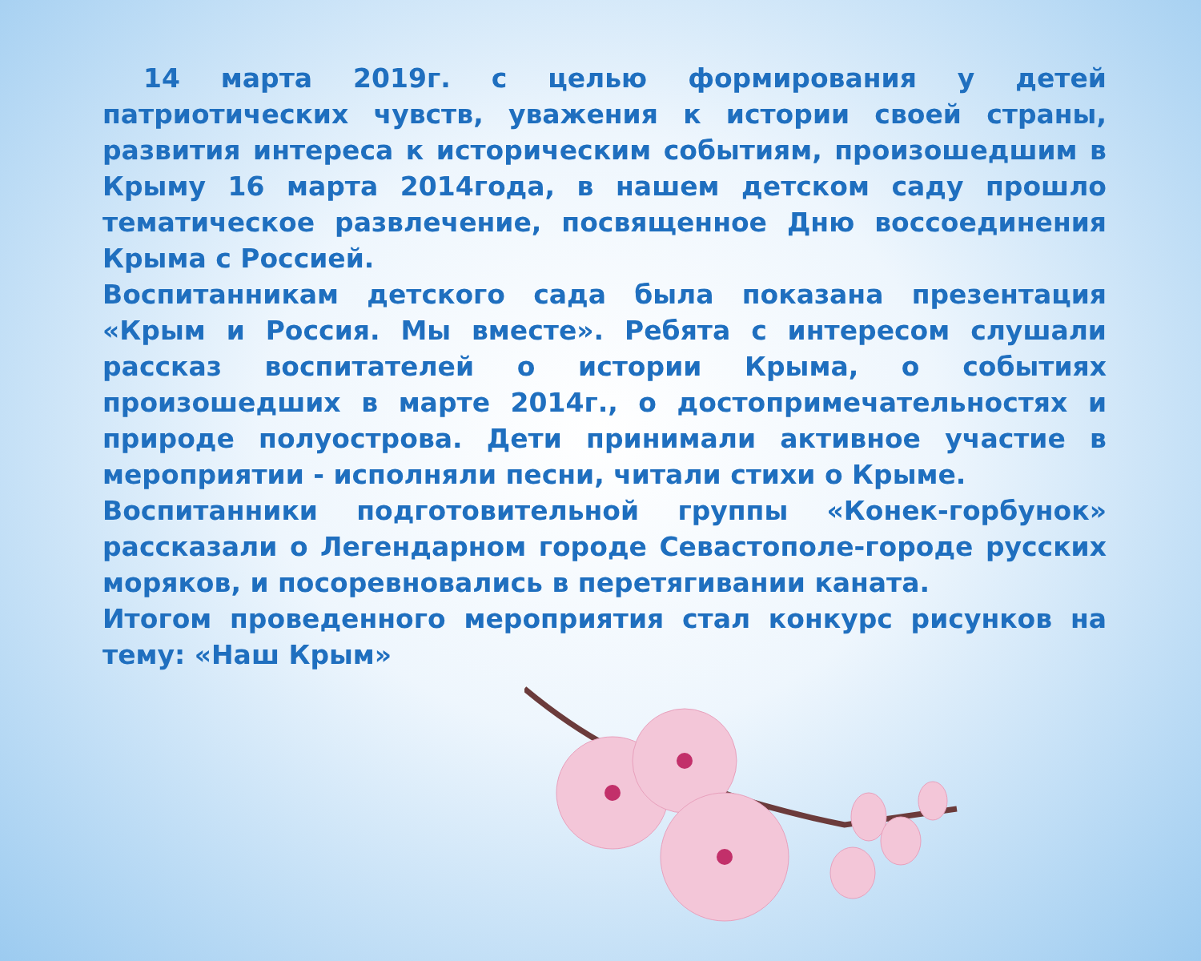14 марта 2019г. с целью формирования у детей патриотических чувств, уважения к истории своей страны, развития интереса к историческим событиям, произошедшим в Крыму 16 марта 2014года, в нашем детском саду прошло тематическое развлечение, посвященное Дню воссоединения Крыма с Россией.
Воспитанникам детского сада была показана презентация «Крым и Россия. Мы вместе». Ребята с интересом слушали рассказ воспитателей о истории Крыма, о событиях произошедших в марте 2014г., о достопримечательностях и природе полуострова. Дети принимали активное участие в мероприятии - исполняли песни, читали стихи о Крыме.
Воспитанники подготовительной группы «Конек-горбунок» рассказали о Легендарном городе Севастополе-городе русских моряков, и посоревновались в перетягивании каната.
Итогом проведенного мероприятия стал конкурс рисунков на тему: «Наш Крым»